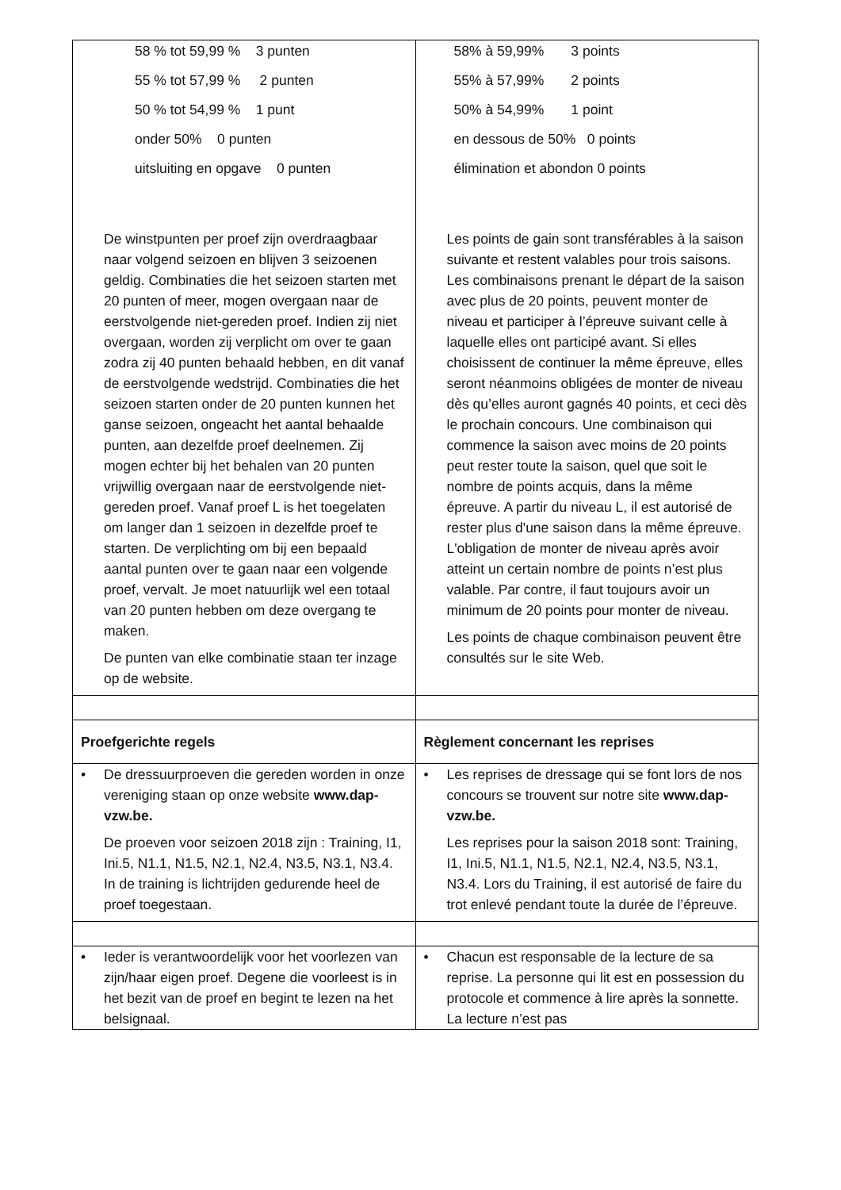| 58 % tot 59,99 % 3 punten 55 % tot 57,99 % 2 punten 50 % tot 54,99 % 1 punt onder 50% 0 punten uitsluiting en opgave 0 punten De winstpunten per proef zijn overdraagbaar naar volgend seizoen en blijven 3 seizoenen geldig. Combinaties die het seizoen starten met 20 punten of meer, mogen overgaan naar de eerstvolgende niet-gereden proef. Indien zij niet overgaan, worden zij verplicht om over te gaan zodra zij 40 punten behaald hebben, en dit vanaf de eerstvolgende wedstrijd. Combinaties die het seizoen starten onder de 20 punten kunnen het ganse seizoen, ongeacht het aantal behaalde punten, aan dezelfde proef deelnemen. Zij mogen echter bij het behalen van 20 punten vrijwillig overgaan naar de eerstvolgende niet- gereden proef. Vanaf proef L is het toegelaten om langer dan 1 seizoen in dezelfde proef te starten. De verplichting om bij een bepaald aantal punten over te gaan naar een volgende proef, vervalt. Je moet natuurlijk wel een totaal van 20 punten hebben om deze overgang te maken. De punten van elke combinatie staan ter inzage op de website. | 58% à 59,99% 3 points 55% à 57,99% 2 points 50% à 54,99% 1 point en dessous de 50% 0 points élimination et abondon 0 points Les points de gain sont transférables à la saison suivante et restent valables pour trois saisons. Les combinaisons prenant le départ de la saison avec plus de 20 points, peuvent monter de niveau et participer à l’épreuve suivant celle à laquelle elles ont participé avant. Si elles choisissent de continuer la même épreuve, elles seront néanmoins obligées de monter de niveau dès qu’elles auront gagnés 40 points, et ceci dès le prochain concours. Une combinaison qui commence la saison avec moins de 20 points peut rester toute la saison, quel que soit le nombre de points acquis, dans la même épreuve. A partir du niveau L, il est autorisé de rester plus d'une saison dans la même épreuve. L'obligation de monter de niveau après avoir atteint un certain nombre de points n’est plus valable. Par contre, il faut toujours avoir un minimum de 20 points pour monter de niveau. Les points de chaque combinaison peuvent être consultés sur le site Web. |
| Proefgerichte regels | Règlement concernant les reprises |
| • De dressuurproeven die gereden worden in onze vereniging staan op onze website www.dap-vzw.be. De proeven voor seizoen 2018 zijn : Training, I1, Ini.5, N1.1, N1.5, N2.1, N2.4, N3.5, N3.1, N3.4. In de training is lichtrijden gedurende heel de proef toegestaan. | • Les reprises de dressage qui se font lors de nos concours se trouvent sur notre site www.dap-vzw.be. Les reprises pour la saison 2018 sont: Training, I1, Ini.5, N1.1, N1.5, N2.1, N2.4, N3.5, N3.1, N3.4. Lors du Training, il est autorisé de faire du trot enlevé pendant toute la durée de l’épreuve. |
| • Ieder is verantwoordelijk voor het voorlezen van zijn/haar eigen proef. Degene die voorleest is in het bezit van de proef en begint te lezen na het belsignaal. | • Chacun est responsable de la lecture de sa reprise. La personne qui lit est en possession du protocole et commence à lire après la sonnette. La lecture n’est pas |